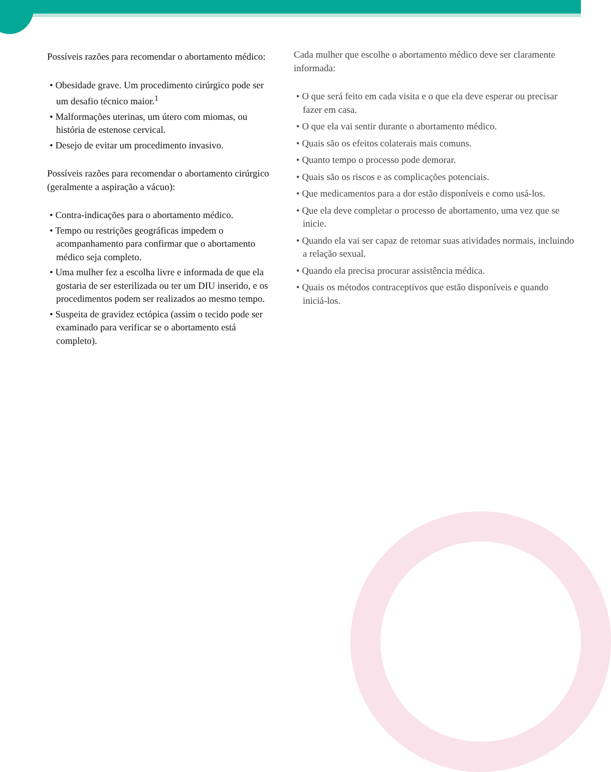Possíveis razões para recomendar o abortamento médico:
• Obesidade grave. Um procedimento cirúrgico pode ser um desafio técnico maior.<sup>1</sup>
• Malformações uterinas, um útero com miomas, ou história de estenose cervical.
• Desejo de evitar um procedimento invasivo.
Possíveis razões para recomendar o abortamento cirúrgico (geralmente a aspiração a vácuo):
• Contra-indicações para o abortamento médico.
• Tempo ou restrições geográficas impedem o acompanhamento para confirmar que o abortamento médico seja completo.
• Uma mulher fez a escolha livre e informada de que ela gostaria de ser esterilizada ou ter um DIU inserido, e os procedimentos podem ser realizados ao mesmo tempo.
• Suspeita de gravidez ectópica (assim o tecido pode ser examinado para verificar se o abortamento está completo).
Cada mulher que escolhe o abortamento médico deve ser claramente informada:
• O que será feito em cada visita e o que ela deve esperar ou precisar fazer em casa.
• O que ela vai sentir durante o abortamento médico.
• Quais são os efeitos colaterais mais comuns.
• Quanto tempo o processo pode demorar.
• Quais são os riscos e as complicações potenciais.
• Que medicamentos para a dor estão disponíveis e como usá-los.
• Que ela deve completar o processo de abortamento, uma vez que se inicie.
• Quando ela vai ser capaz de retomar suas atividades normais, incluindo a relação sexual.
• Quando ela precisa procurar assistência médica.
• Quais os métodos contraceptivos que estão disponíveis e quando iniciá-los.